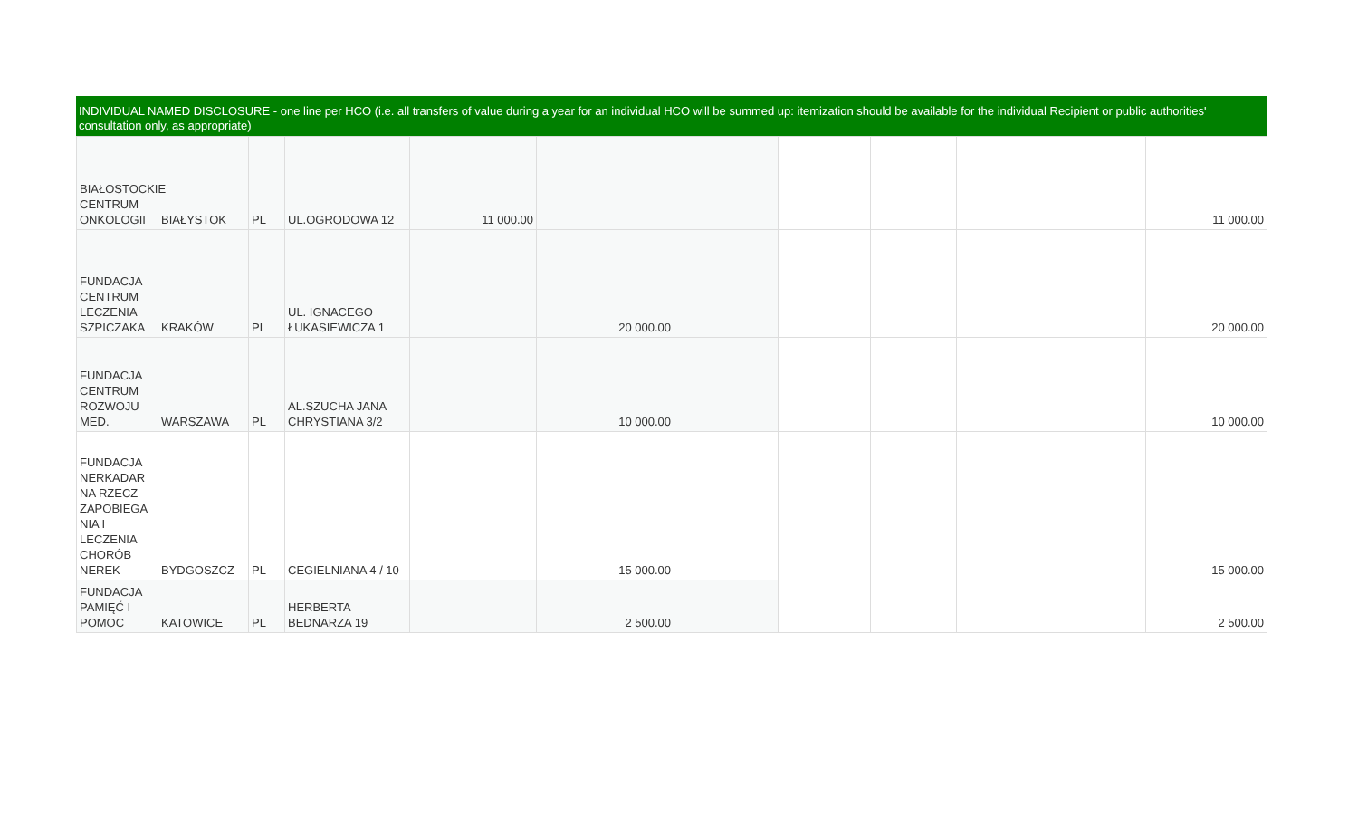INDIVIDUAL NAMED DISCLOSURE - one line per HCO (i.e. all transfers of value during a year for an individual HCO will be summed up: itemization should be available for the individual Recipient or public authorities' consultation only, as appropriate)
| BIAŁOSTOCKIE CENTRUM ONKOLOGII | BIAŁYSTOK | PL | UL.OGRODOWA 12 | | 11 000.00 | | | | | | 11 000.00 |
| FUNDACJA CENTRUM LECZENIA SZPICZAKA | KRAKÓW | PL | UL. IGNACEGO ŁUKASIEWICZA 1 | | | 20 000.00 | | | | | 20 000.00 |
| FUNDACJA CENTRUM ROZWOJU MED. | WARSZAWA | PL | AL.SZUCHA JANA CHRYSTIANA 3/2 | | | 10 000.00 | | | | | 10 000.00 |
| FUNDACJA NERKADAR NA RZECZ ZAPOBIEGA NIA I LECZENIA CHORÓB NEREK | BYDGOSZCZ | PL | CEGIELNIANA 4 / 10 | | | 15 000.00 | | | | | 15 000.00 |
| FUNDACJA PAMIĘĆ I POMOC | KATOWICE | PL | HERBERTA BEDNARZA 19 | | | 2 500.00 | | | | | 2 500.00 |